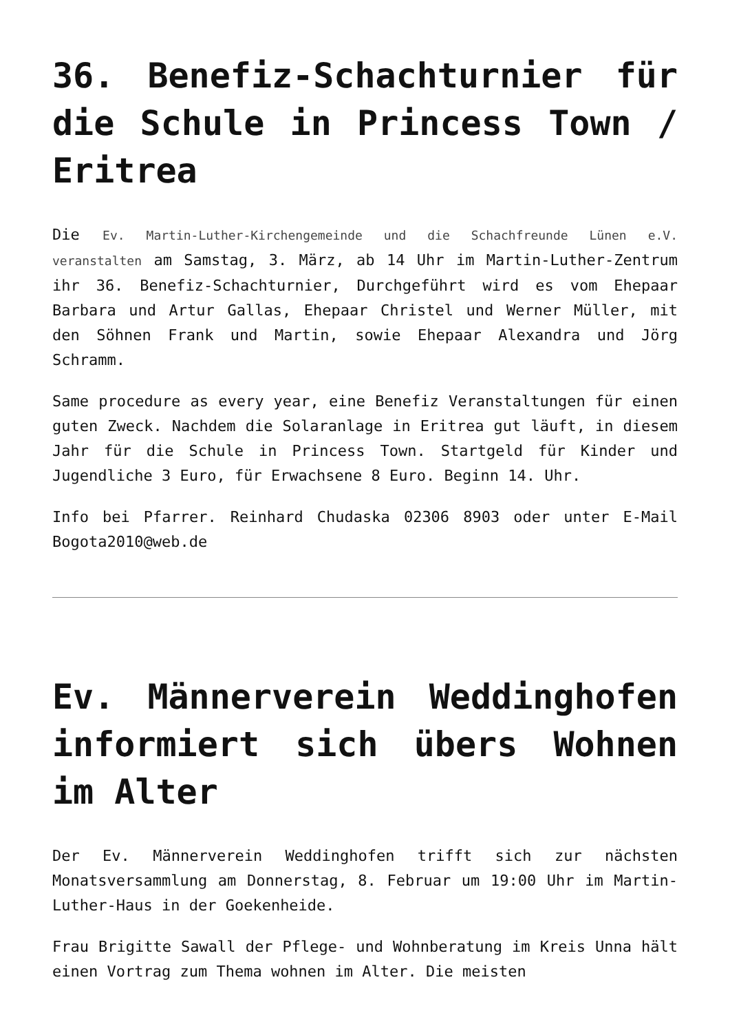36. Benefiz-Schachturnier für die Schule in Princess Town / Eritrea
Die Ev. Martin-Luther-Kirchengemeinde und die Schachfreunde Lünen e.V. veranstalten am Samstag, 3. März, ab 14 Uhr im Martin-Luther-Zentrum ihr 36. Benefiz-Schachturnier, Durchgeführt wird es vom Ehepaar Barbara und Artur Gallas, Ehepaar Christel und Werner Müller, mit den Söhnen Frank und Martin, sowie Ehepaar Alexandra und Jörg Schramm.
Same procedure as every year, eine Benefiz Veranstaltungen für einen guten Zweck. Nachdem die Solaranlage in Eritrea gut läuft, in diesem Jahr für die Schule in Princess Town. Startgeld für Kinder und Jugendliche 3 Euro, für Erwachsene 8 Euro. Beginn 14. Uhr.
Info bei Pfarrer. Reinhard Chudaska 02306 8903 oder unter E-Mail Bogota2010@web.de
Ev. Männerverein Weddinghofen informiert sich übers Wohnen im Alter
Der Ev. Männerverein Weddinghofen trifft sich zur nächsten Monatsversammlung am Donnerstag, 8. Februar um 19:00 Uhr im Martin-Luther-Haus in der Goekenheide.
Frau Brigitte Sawall der Pflege- und Wohnberatung im Kreis Unna hält einen Vortrag zum Thema wohnen im Alter. Die meisten